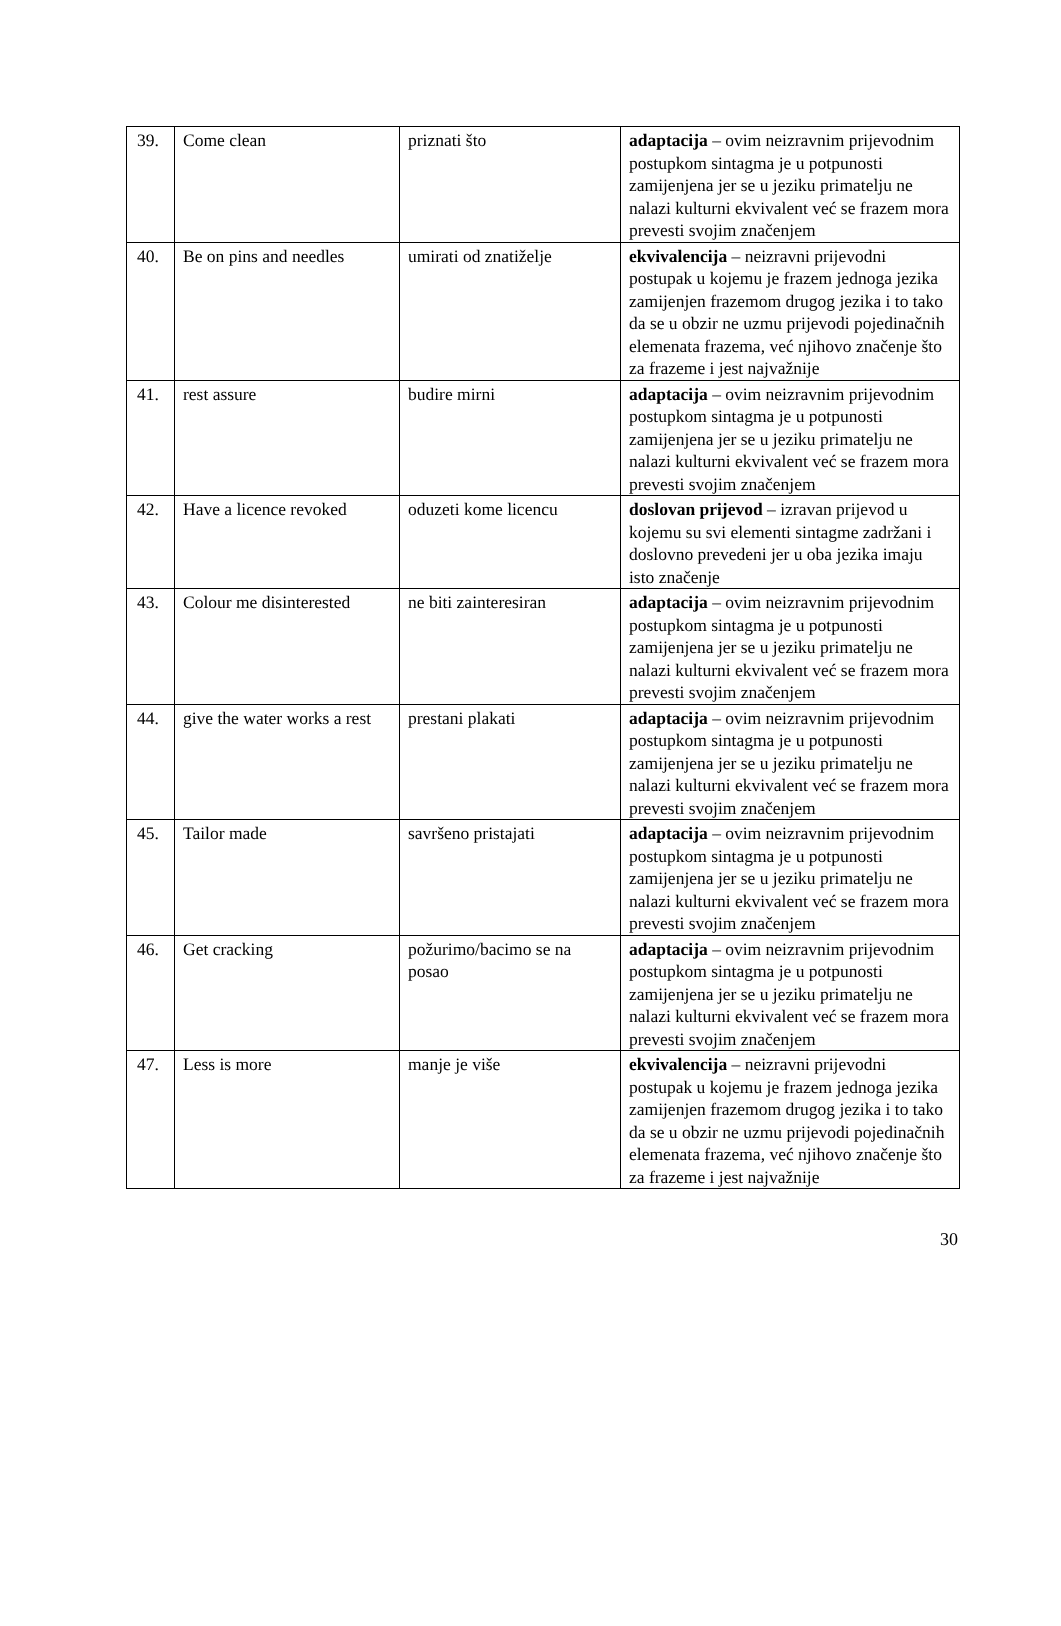| 39. | Come clean | priznati što | adaptacija – ovim neizravnim prijevodnim postupkom sintagma je u potpunosti zamijenjena jer se u jeziku primatelju ne nalazi kulturni ekvivalent već se frazem mora prevesti svojim značenjem |
| 40. | Be on pins and needles | umirati od znatiželje | ekvivalencija – neizravni prijevodni postupak u kojemu je frazem jednoga jezika zamijenjen frazemom drugog jezika i to tako da se u obzir ne uzmu prijevodi pojedinačnih elemenata frazema, već njihovo značenje što za frazeme i jest najvažnije |
| 41. | rest assure | budire mirni | adaptacija – ovim neizravnim prijevodnim postupkom sintagma je u potpunosti zamijenjena jer se u jeziku primatelju ne nalazi kulturni ekvivalent već se frazem mora prevesti svojim značenjem |
| 42. | Have a licence revoked | oduzeti kome licencu | doslovan prijevod – izravan prijevod u kojemu su svi elementi sintagme zadržani i doslovno prevedeni jer u oba jezika imaju isto značenje |
| 43. | Colour me disinterested | ne biti zainteresiran | adaptacija – ovim neizravnim prijevodnim postupkom sintagma je u potpunosti zamijenjena jer se u jeziku primatelju ne nalazi kulturni ekvivalent već se frazem mora prevesti svojim značenjem |
| 44. | give the water works a rest | prestani plakati | adaptacija – ovim neizravnim prijevodnim postupkom sintagma je u potpunosti zamijenjena jer se u jeziku primatelju ne nalazi kulturni ekvivalent već se frazem mora prevesti svojim značenjem |
| 45. | Tailor made | savršeno pristajati | adaptacija – ovim neizravnim prijevodnim postupkom sintagma je u potpunosti zamijenjena jer se u jeziku primatelju ne nalazi kulturni ekvivalent već se frazem mora prevesti svojim značenjem |
| 46. | Get cracking | požurimo/bacimo se na posao | adaptacija – ovim neizravnim prijevodnim postupkom sintagma je u potpunosti zamijenjena jer se u jeziku primatelju ne nalazi kulturni ekvivalent već se frazem mora prevesti svojim značenjem |
| 47. | Less is more | manje je više | ekvivalencija – neizravni prijevodni postupak u kojemu je frazem jednoga jezika zamijenjen frazemom drugog jezika i to tako da se u obzir ne uzmu prijevodi pojedinačnih elemenata frazema, već njihovo značenje što za frazeme i jest najvažnije |
30